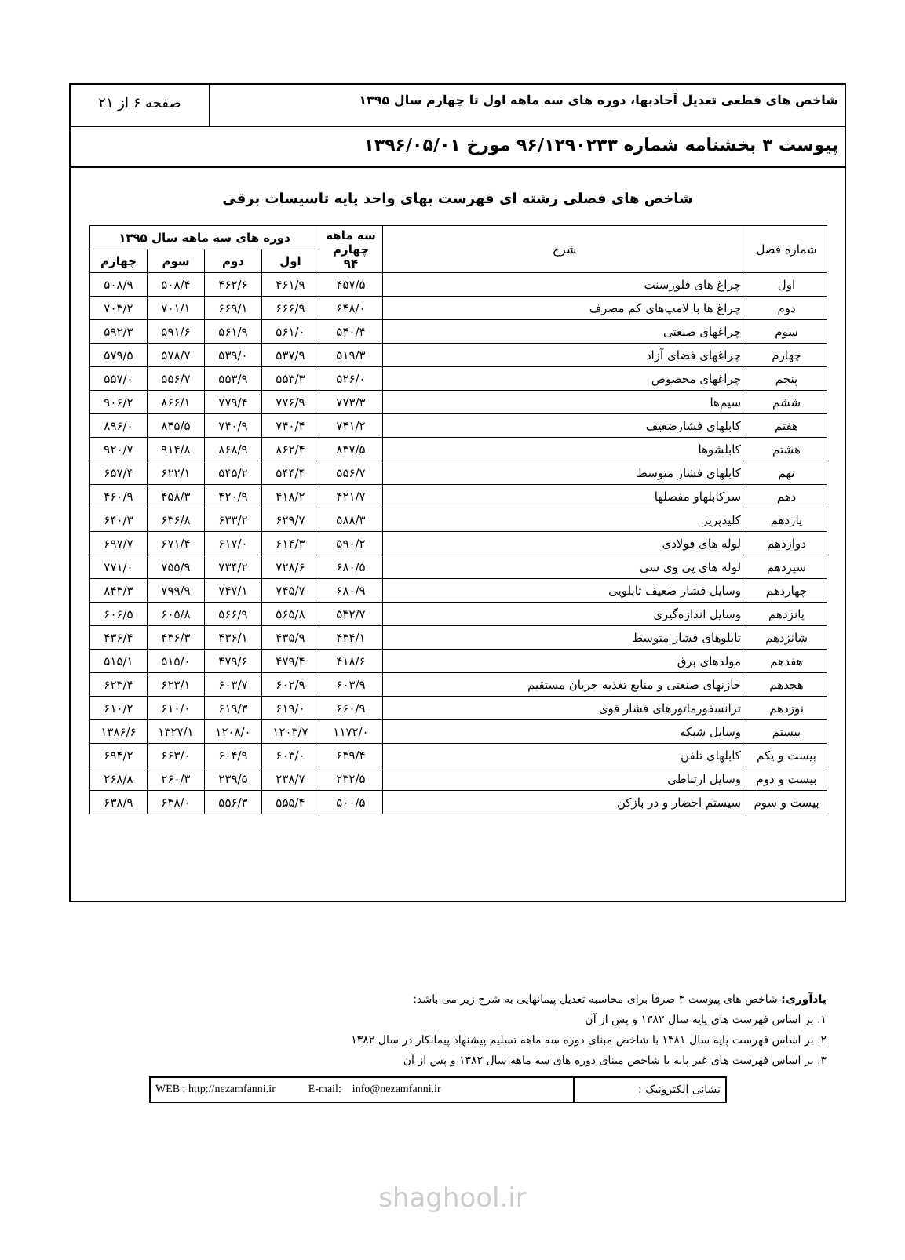شاخص های قطعی تعدیل آحادبها، دوره های سه ماهه اول تا چهارم سال ۱۳۹۵
صفحه ۶ از ۲۱
پیوست ۳ بخشنامه شماره ۹۶/۱۲۹۰۲۳۳ مورخ ۱۳۹۶/۰۵/۰۱
شاخص های فصلی رشته ای فهرست بهای واحد پایه تاسیسات برقی
| شماره فصل | شرح | سه ماهه چهارم ۹۴ | دوره های سه ماهه سال ۱۳۹۵ | | | |
| --- | --- | --- | --- | --- | --- | --- |
| | | | اول | دوم | سوم | چهارم |
| اول | چراغ های فلورسنت | ۴۵۷/۵ | ۴۶۱/۹ | ۴۶۲/۶ | ۵۰۸/۴ | ۵۰۸/۹ |
| دوم | چراغ ها با لامپ‌های کم مصرف | ۶۴۸/۰ | ۶۶۶/۹ | ۶۶۹/۱ | ۷۰۱/۱ | ۷۰۳/۲ |
| سوم | چراغهای صنعتی | ۵۴۰/۴ | ۵۶۱/۰ | ۵۶۱/۹ | ۵۹۱/۶ | ۵۹۲/۳ |
| چهارم | چراغهای فضای آزاد | ۵۱۹/۳ | ۵۳۷/۹ | ۵۳۹/۰ | ۵۷۸/۷ | ۵۷۹/۵ |
| پنجم | چراغهای مخصوص | ۵۲۶/۰ | ۵۵۳/۳ | ۵۵۳/۹ | ۵۵۶/۷ | ۵۵۷/۰ |
| ششم | سیم‌ها | ۷۷۳/۳ | ۷۷۶/۹ | ۷۷۹/۴ | ۸۶۶/۱ | ۹۰۶/۲ |
| هفتم | کابلهای فشارضعیف | ۷۴۱/۲ | ۷۴۰/۴ | ۷۴۰/۹ | ۸۴۵/۵ | ۸۹۶/۰ |
| هشتم | کابلشوها | ۸۳۷/۵ | ۸۶۲/۴ | ۸۶۸/۹ | ۹۱۴/۸ | ۹۲۰/۷ |
| نهم | کابلهای فشار متوسط | ۵۵۶/۷ | ۵۴۴/۴ | ۵۴۵/۲ | ۶۲۲/۱ | ۶۵۷/۴ |
| دهم | سرکابلهاو مفصلها | ۴۲۱/۷ | ۴۱۸/۲ | ۴۲۰/۹ | ۴۵۸/۳ | ۴۶۰/۹ |
| یازدهم | کلیدپریز | ۵۸۸/۳ | ۶۲۹/۷ | ۶۳۳/۲ | ۶۳۶/۸ | ۶۴۰/۳ |
| دوازدهم | لوله های فولادی | ۵۹۰/۲ | ۶۱۴/۳ | ۶۱۷/۰ | ۶۷۱/۴ | ۶۹۷/۷ |
| سیزدهم | لوله های پی‌ وی‌ سی | ۶۸۰/۵ | ۷۲۸/۶ | ۷۳۴/۲ | ۷۵۵/۹ | ۷۷۱/۰ |
| چهاردهم | وسایل فشار ضعیف تابلویی | ۶۸۰/۹ | ۷۴۵/۷ | ۷۴۷/۱ | ۷۹۹/۹ | ۸۴۳/۳ |
| پانزدهم | وسایل اندازه‌گیری | ۵۳۲/۷ | ۵۶۵/۸ | ۵۶۶/۹ | ۶۰۵/۸ | ۶۰۶/۵ |
| شانزدهم | تابلوهای فشار متوسط | ۴۳۴/۱ | ۴۳۵/۹ | ۴۳۶/۱ | ۴۳۶/۳ | ۴۳۶/۴ |
| هفدهم | مولدهای برق | ۴۱۸/۶ | ۴۷۹/۴ | ۴۷۹/۶ | ۵۱۵/۰ | ۵۱۵/۱ |
| هجدهم | خازنهای صنعتی و منابع تغذیه جریان مستقیم | ۶۰۳/۹ | ۶۰۲/۹ | ۶۰۳/۷ | ۶۲۳/۱ | ۶۲۳/۴ |
| نوزدهم | ترانسفورماتورهای فشار قوی | ۶۶۰/۹ | ۶۱۹/۰ | ۶۱۹/۳ | ۶۱۰/۰ | ۶۱۰/۲ |
| بیستم | وسایل شبکه | ۱۱۷۲/۰ | ۱۲۰۳/۷ | ۱۲۰۸/۰ | ۱۳۲۷/۱ | ۱۳۸۶/۶ |
| بیست و یکم | کابلهای تلفن | ۶۳۹/۴ | ۶۰۳/۰ | ۶۰۴/۹ | ۶۶۳/۰ | ۶۹۴/۲ |
| بیست و دوم | وسایل ارتباطی | ۲۳۲/۵ | ۲۳۸/۷ | ۲۳۹/۵ | ۲۶۰/۳ | ۲۶۸/۸ |
| بیست و سوم | سیستم احضار و در بازکن | ۵۰۰/۵ | ۵۵۵/۴ | ۵۵۶/۳ | ۶۳۸/۰ | ۶۳۸/۹ |
یادآوری: شاخص های پیوست ۳ صرفا برای محاسبه تعدیل پیمانهایی به شرح زیر می باشد:
۱. بر اساس فهرست های پایه سال ۱۳۸۲ و پس از آن
۲. بر اساس فهرست پایه سال ۱۳۸۱ با شاخص مبنای دوره سه ماهه تسلیم پیشنهاد پیمانکار در سال ۱۳۸۲
۳. بر اساس فهرست های غیر پایه با شاخص مبنای دوره های سه ماهه سال ۱۳۸۲ و پس از آن
نشانی الکترونیک : WEB : http://nezamfanni.ir E-mail: info@nezamfanni.ir
shaghool.ir